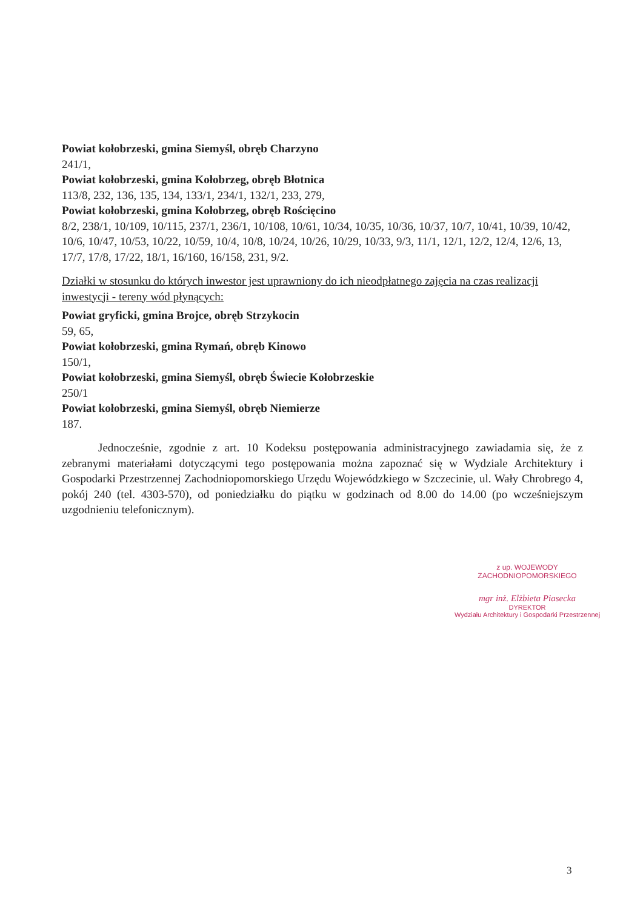Powiat kołobrzeski, gmina Siemyśl, obręb Charzyno
241/1,
Powiat kołobrzeski, gmina Kołobrzeg, obręb Błotnica
113/8, 232, 136, 135, 134, 133/1, 234/1, 132/1, 233, 279,
Powiat kołobrzeski, gmina Kołobrzeg, obręb Rościęcino
8/2, 238/1, 10/109, 10/115, 237/1, 236/1, 10/108, 10/61, 10/34, 10/35, 10/36, 10/37, 10/7, 10/41, 10/39, 10/42, 10/6, 10/47, 10/53, 10/22, 10/59, 10/4, 10/8, 10/24, 10/26, 10/29, 10/33, 9/3, 11/1, 12/1, 12/2, 12/4, 12/6, 13, 17/7, 17/8, 17/22, 18/1, 16/160, 16/158, 231, 9/2.
Działki w stosunku do których inwestor jest uprawniony do ich nieodpłatnego zajęcia na czas realizacji inwestycji - tereny wód płynących:
Powiat gryficki, gmina Brojce, obręb Strzykocin
59, 65,
Powiat kołobrzeski, gmina Rymań, obręb Kinowo
150/1,
Powiat kołobrzeski, gmina Siemyśl, obręb Świecie Kołobrzeskie
250/1
Powiat kołobrzeski, gmina Siemyśl, obręb Niemierze
187.
Jednocześnie, zgodnie z art. 10 Kodeksu postępowania administracyjnego zawiadamia się, że z zebranymi materiałami dotyczącymi tego postępowania można zapoznać się w Wydziale Architektury i Gospodarki Przestrzennej Zachodniopomorskiego Urzędu Wojewódzkiego w Szczecinie, ul. Wały Chrobrego 4, pokój 240 (tel. 4303-570), od poniedziałku do piątku w godzinach od 8.00 do 14.00 (po wcześniejszym uzgodnieniu telefonicznym).
z up. WOJEWODY ZACHODNIOPOMORSKIEGO
mgr inż. Elżbieta Piasecka
DYREKTOR
Wydziału Architektury i Gospodarki Przestrzennej
3